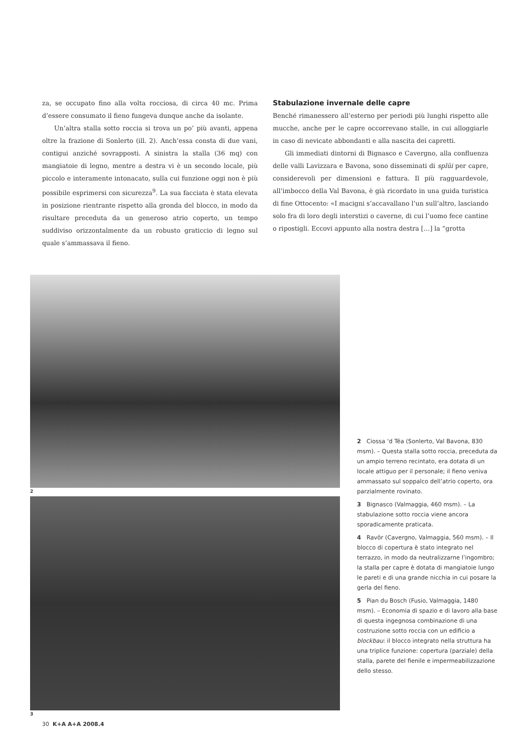za, se occupato fino alla volta rocciosa, di circa 40 mc. Prima d’essere consumato il fieno fungeva dunque anche da isolante.
Un’altra stalla sotto roccia si trova un po’ più avanti, appena oltre la frazione di Sonlerto (ill. 2). Anch’essa consta di due vani, contigui anziché sovrapposti. A sinistra la stalla (36 mq) con mangiatoie di legno, mentre a destra vi è un secondo locale, più piccolo e interamente intonacato, sulla cui funzione oggi non è più possibile esprimersi con sicurezza<sup>9</sup>. La sua facciata è stata elevata in posizione rientrante rispetto alla gronda del blocco, in modo da risultare preceduta da un generoso atrio coperto, un tempo suddiviso orizzontalmente da un robusto graticcio di legno sul quale s’ammassava il fieno.
Stabulazione invernale delle capre
Benché rimanessero all’esterno per periodi più lunghi rispetto alle mucche, anche per le capre occorrevano stalle, in cui alloggiarle in caso di nevicate abbondanti e alla nascita dei capretti.
Gli immediati dintorni di Bignasco e Cavergno, alla confluenza delle valli Lavizzara e Bavona, sono disseminati di splüi per capre, considerevoli per dimensioni e fattura. Il più ragguardevole, all’imbocco della Val Bavona, è già ricordato in una guida turistica di fine Ottocento: «I macigni s’accavallano l’un sull’altro, lasciando solo fra di loro degli interstizi o caverne, di cui l’uomo fece cantine o ripostigli. Eccovi appunto alla nostra destra […] la “grotta
2
3
2 Ciossa ‘d Téa (Sonlerto, Val Bavona, 830 msm). – Questa stalla sotto roccia, preceduta da un ampio terreno recintato, era dotata di un locale attiguo per il personale; il fieno veniva ammassato sul soppalco dell’atrio coperto, ora parzialmente rovinato.
3 Bignasco (Valmaggia, 460 msm). – La stabulazione sotto roccia viene ancora sporadicamente praticata.
4 Ravör (Cavergno, Valmaggia, 560 msm). – Il blocco di copertura è stato integrato nel terrazzo, in modo da neutralizzarne l’ingombro; la stalla per capre è dotata di mangiatoie lungo le pareti e di una grande nicchia in cui posare la gerla del fieno.
5 Pian du Bosch (Fusio, Valmaggia, 1480 msm). – Economia di spazio e di lavoro alla base di questa ingegnosa combinazione di una costruzione sotto roccia con un edificio a blockbau: il blocco integrato nella struttura ha una triplice funzione: copertura (parziale) della stalla, parete del fienile e impermeabilizzazione dello stesso.
30 K+A A+A 2008.4